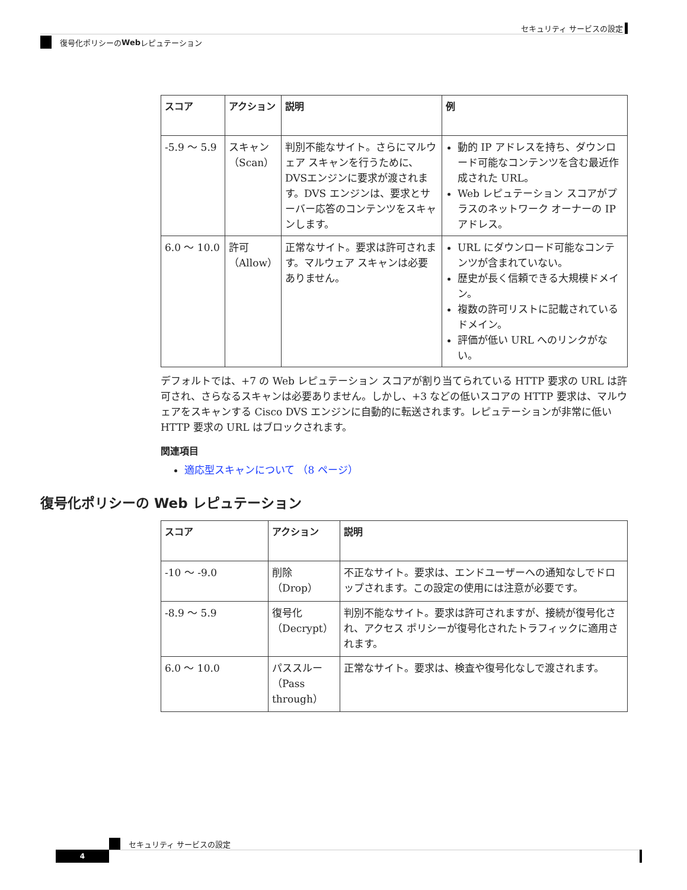セキュリティ サービスの設定
復号化ポリシーの Web レピュテーション
| スコア | アクション | 説明 | 例 |
| --- | --- | --- | --- |
| -5.9 ～ 5.9 | スキャン（Scan） | 判別不能なサイト。さらにマルウェア スキャンを行うために、DVSエンジンに要求が渡されます。DVS エンジンは、要求とサーバー応答のコンテンツをスキャンします。 | 動的 IP アドレスを持ち、ダウンロード可能なコンテンツを含む最近作成された URL。 Web レピュテーション スコアがプラスのネットワーク オーナーの IP アドレス。 |
| 6.0 ～ 10.0 | 許可（Allow） | 正常なサイト。要求は許可されます。マルウェア スキャンは必要ありません。 | URL にダウンロード可能なコンテンツが含まれていない。 歴史が長く信頼できる大規模ドメイン。 複数の許可リストに記載されているドメイン。 評価が低い URL へのリンクがない。 |
デフォルトでは、+7 の Web レピュテーション スコアが割り当てられている HTTP 要求の URL は許可され、さらなるスキャンは必要ありません。しかし、+3 などの低いスコアの HTTP 要求は、マルウェアをスキャンする Cisco DVS エンジンに自動的に転送されます。レピュテーションが非常に低い HTTP 要求の URL はブロックされます。
関連項目
適応型スキャンについて （8 ページ）
復号化ポリシーの Web レピュテーション
| スコア | アクション | 説明 |
| --- | --- | --- |
| -10 ～ -9.0 | 削除（Drop） | 不正なサイト。要求は、エンドユーザーへの通知なしでドロップされます。この設定の使用には注意が必要です。 |
| -8.9 ～ 5.9 | 復号化（Decrypt） | 判別不能なサイト。要求は許可されますが、接続が復号化され、アクセス ポリシーが復号化されたトラフィックに適用されます。 |
| 6.0 ～ 10.0 | パススルー（Pass through） | 正常なサイト。要求は、検査や復号化なしで渡されます。 |
セキュリティ サービスの設定
4